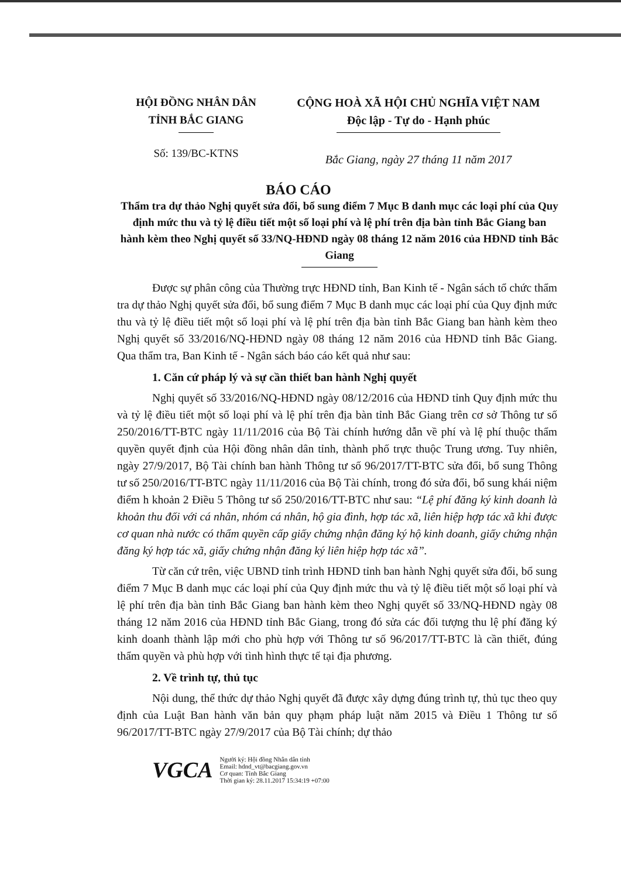HỘI ĐỒNG NHÂN DÂN
TỈNH BẮC GIANG
CỘNG HOÀ XÃ HỘI CHỦ NGHĨA VIỆT NAM
Độc lập - Tự do - Hạnh phúc
Số: 139/BC-KTNS
Bắc Giang, ngày 27 tháng 11 năm 2017
BÁO CÁO
Thẩm tra dự thảo Nghị quyết sửa đổi, bổ sung điểm 7 Mục B danh mục các loại phí của Quy định mức thu và tỷ lệ điều tiết một số loại phí và lệ phí trên địa bàn tỉnh Bắc Giang ban hành kèm theo Nghị quyết số 33/NQ-HĐND ngày 08 tháng 12 năm 2016 của HĐND tỉnh Bắc Giang
Được sự phân công của Thường trực HĐND tỉnh, Ban Kinh tế - Ngân sách tổ chức thẩm tra dự thảo Nghị quyết sửa đổi, bổ sung điểm 7 Mục B danh mục các loại phí của Quy định mức thu và tỷ lệ điều tiết một số loại phí và lệ phí trên địa bàn tỉnh Bắc Giang ban hành kèm theo Nghị quyết số 33/2016/NQ-HĐND ngày 08 tháng 12 năm 2016 của HĐND tỉnh Bắc Giang. Qua thẩm tra, Ban Kinh tế - Ngân sách báo cáo kết quả như sau:
1. Căn cứ pháp lý và sự cần thiết ban hành Nghị quyết
Nghị quyết số 33/2016/NQ-HĐND ngày 08/12/2016 của HĐND tỉnh Quy định mức thu và tỷ lệ điều tiết một số loại phí và lệ phí trên địa bàn tỉnh Bắc Giang trên cơ sở Thông tư số 250/2016/TT-BTC ngày 11/11/2016 của Bộ Tài chính hướng dẫn về phí và lệ phí thuộc thẩm quyền quyết định của Hội đồng nhân dân tỉnh, thành phố trực thuộc Trung ương. Tuy nhiên, ngày 27/9/2017, Bộ Tài chính ban hành Thông tư số 96/2017/TT-BTC sửa đổi, bổ sung Thông tư số 250/2016/TT-BTC ngày 11/11/2016 của Bộ Tài chính, trong đó sửa đổi, bổ sung khái niệm điểm h khoản 2 Điều 5 Thông tư số 250/2016/TT-BTC như sau: “Lệ phí đăng ký kinh doanh là khoản thu đối với cá nhân, nhóm cá nhân, hộ gia đình, hợp tác xã, liên hiệp hợp tác xã khi được cơ quan nhà nước có thẩm quyền cấp giấy chứng nhận đăng ký hộ kinh doanh, giấy chứng nhận đăng ký hợp tác xã, giấy chứng nhận đăng ký liên hiệp hợp tác xã”.
Từ căn cứ trên, việc UBND tỉnh trình HĐND tỉnh ban hành Nghị quyết sửa đổi, bổ sung điểm 7 Mục B danh mục các loại phí của Quy định mức thu và tỷ lệ điều tiết một số loại phí và lệ phí trên địa bàn tỉnh Bắc Giang ban hành kèm theo Nghị quyết số 33/NQ-HĐND ngày 08 tháng 12 năm 2016 của HĐND tỉnh Bắc Giang, trong đó sửa các đối tượng thu lệ phí đăng ký kinh doanh thành lập mới cho phù hợp với Thông tư số 96/2017/TT-BTC là cần thiết, đúng thẩm quyền và phù hợp với tình hình thực tế tại địa phương.
2. Về trình tự, thủ tục
Nội dung, thể thức dự thảo Nghị quyết đã được xây dựng đúng trình tự, thủ tục theo quy định của Luật Ban hành văn bản quy phạm pháp luật năm 2015 và Điều 1 Thông tư số 96/2017/TT-BTC ngày 27/9/2017 của Bộ Tài chính; dự thảo
VGCA
Người ký: Hội đồng Nhân dân tỉnh
Email: hdnd_vt@bacgiang.gov.vn
Cơ quan: Tỉnh Bắc Giang
Thời gian ký: 28.11.2017 15:34:19 +07:00